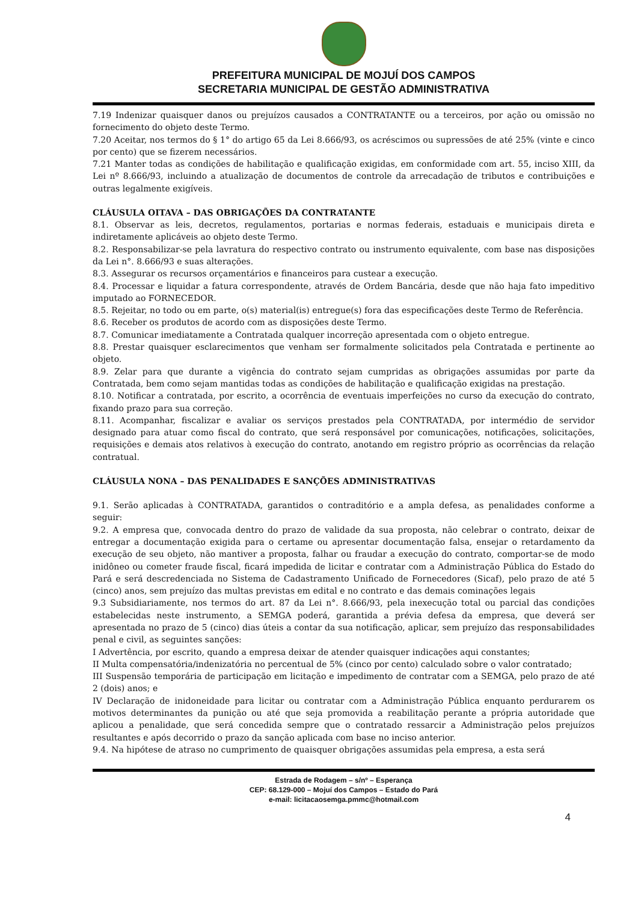PREFEITURA MUNICIPAL DE MOJUÍ DOS CAMPOS
SECRETARIA MUNICIPAL DE GESTÃO ADMINISTRATIVA
7.19 Indenizar quaisquer danos ou prejuízos causados a CONTRATANTE ou a terceiros, por ação ou omissão no fornecimento do objeto deste Termo.
7.20 Aceitar, nos termos do § 1° do artigo 65 da Lei 8.666/93, os acréscimos ou supressões de até 25% (vinte e cinco por cento) que se fizerem necessários.
7.21 Manter todas as condições de habilitação e qualificação exigidas, em conformidade com art. 55, inciso XIII, da Lei nº 8.666/93, incluindo a atualização de documentos de controle da arrecadação de tributos e contribuições e outras legalmente exigíveis.
CLÁUSULA OITAVA – DAS OBRIGAÇÕES DA CONTRATANTE
8.1. Observar as leis, decretos, regulamentos, portarias e normas federais, estaduais e municipais direta e indiretamente aplicáveis ao objeto deste Termo.
8.2. Responsabilizar-se pela lavratura do respectivo contrato ou instrumento equivalente, com base nas disposições da Lei n°. 8.666/93 e suas alterações.
8.3. Assegurar os recursos orçamentários e financeiros para custear a execução.
8.4. Processar e liquidar a fatura correspondente, através de Ordem Bancária, desde que não haja fato impeditivo imputado ao FORNECEDOR.
8.5. Rejeitar, no todo ou em parte, o(s) material(is) entregue(s) fora das especificações deste Termo de Referência.
8.6. Receber os produtos de acordo com as disposições deste Termo.
8.7. Comunicar imediatamente a Contratada qualquer incorreção apresentada com o objeto entregue.
8.8. Prestar quaisquer esclarecimentos que venham ser formalmente solicitados pela Contratada e pertinente ao objeto.
8.9. Zelar para que durante a vigência do contrato sejam cumpridas as obrigações assumidas por parte da Contratada, bem como sejam mantidas todas as condições de habilitação e qualificação exigidas na prestação.
8.10. Notificar a contratada, por escrito, a ocorrência de eventuais imperfeições no curso da execução do contrato, fixando prazo para sua correção.
8.11. Acompanhar, fiscalizar e avaliar os serviços prestados pela CONTRATADA, por intermédio de servidor designado para atuar como fiscal do contrato, que será responsável por comunicações, notificações, solicitações, requisições e demais atos relativos à execução do contrato, anotando em registro próprio as ocorrências da relação contratual.
CLÁUSULA NONA – DAS PENALIDADES E SANÇÕES ADMINISTRATIVAS
9.1. Serão aplicadas à CONTRATADA, garantidos o contraditório e a ampla defesa, as penalidades conforme a seguir:
9.2. A empresa que, convocada dentro do prazo de validade da sua proposta, não celebrar o contrato, deixar de entregar a documentação exigida para o certame ou apresentar documentação falsa, ensejar o retardamento da execução de seu objeto, não mantiver a proposta, falhar ou fraudar a execução do contrato, comportar-se de modo inidôneo ou cometer fraude fiscal, ficará impedida de licitar e contratar com a Administração Pública do Estado do Pará e será descredenciada no Sistema de Cadastramento Unificado de Fornecedores (Sicaf), pelo prazo de até 5 (cinco) anos, sem prejuízo das multas previstas em edital e no contrato e das demais cominações legais
9.3 Subsidiariamente, nos termos do art. 87 da Lei n°. 8.666/93, pela inexecução total ou parcial das condições estabelecidas neste instrumento, a SEMGA poderá, garantida a prévia defesa da empresa, que deverá ser apresentada no prazo de 5 (cinco) dias úteis a contar da sua notificação, aplicar, sem prejuízo das responsabilidades penal e civil, as seguintes sanções:
I Advertência, por escrito, quando a empresa deixar de atender quaisquer indicações aqui constantes;
II Multa compensatória/indenizatória no percentual de 5% (cinco por cento) calculado sobre o valor contratado;
III Suspensão temporária de participação em licitação e impedimento de contratar com a SEMGA, pelo prazo de até 2 (dois) anos; e
IV Declaração de inidoneidade para licitar ou contratar com a Administração Pública enquanto perdurarem os motivos determinantes da punição ou até que seja promovida a reabilitação perante a própria autoridade que aplicou a penalidade, que será concedida sempre que o contratado ressarcir a Administração pelos prejuízos resultantes e após decorrido o prazo da sanção aplicada com base no inciso anterior.
9.4. Na hipótese de atraso no cumprimento de quaisquer obrigações assumidas pela empresa, a esta será
Estrada de Rodagem – s/nº – Esperança
CEP: 68.129-000 – Mojuí dos Campos – Estado do Pará
e-mail: licitacaosemga.pmmc@hotmail.com
4